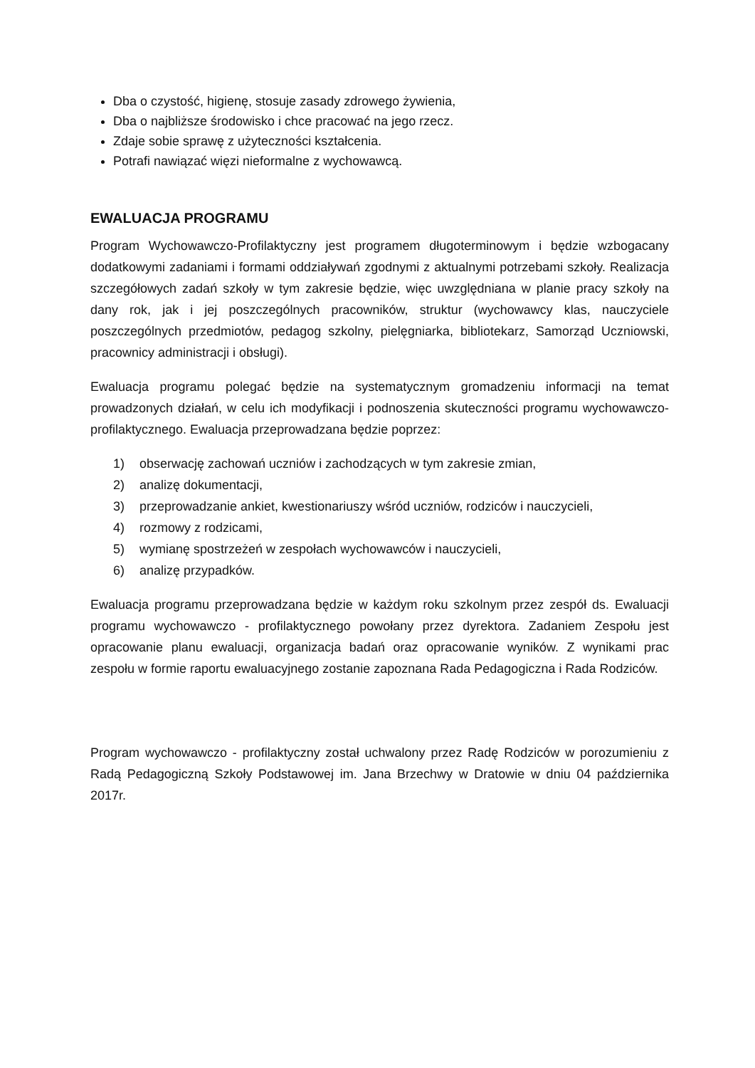Dba o czystość, higienę, stosuje zasady zdrowego żywienia,
Dba o najbliższe środowisko i chce pracować na jego rzecz.
Zdaje sobie sprawę z użyteczności kształcenia.
Potrafi nawiązać więzi nieformalne z wychowawcą.
EWALUACJA PROGRAMU
Program Wychowawczo-Profilaktyczny jest programem długoterminowym i będzie wzbogacany dodatkowymi zadaniami i formami oddziaływań zgodnymi z aktualnymi potrzebami szkoły. Realizacja szczegółowych zadań szkoły w tym zakresie będzie, więc uwzględniana w planie pracy szkoły na dany rok, jak i jej poszczególnych pracowników, struktur (wychowawcy klas, nauczyciele poszczególnych przedmiotów, pedagog szkolny, pielęgniarka, bibliotekarz, Samorząd Uczniowski, pracownicy administracji i obsługi).
Ewaluacja programu polegać będzie na systematycznym gromadzeniu informacji na temat prowadzonych działań, w celu ich modyfikacji i podnoszenia skuteczności programu wychowawczo- profilaktycznego. Ewaluacja przeprowadzana będzie poprzez:
1) obserwację zachowań uczniów i zachodzących w tym zakresie zmian,
2) analizę dokumentacji,
3) przeprowadzanie ankiet, kwestionariuszy wśród uczniów, rodziców i nauczycieli,
4) rozmowy z rodzicami,
5) wymianę spostrzeżeń w zespołach wychowawców i nauczycieli,
6) analizę przypadków.
Ewaluacja programu przeprowadzana będzie w każdym roku szkolnym przez zespół ds. Ewaluacji programu wychowawczo - profilaktycznego powołany przez dyrektora. Zadaniem Zespołu jest opracowanie planu ewaluacji, organizacja badań oraz opracowanie wyników. Z wynikami prac zespołu w formie raportu ewaluacyjnego zostanie zapoznana Rada Pedagogiczna i Rada Rodziców.
Program wychowawczo - profilaktyczny został uchwalony przez Radę Rodziców w porozumieniu z Radą Pedagogiczną Szkoły Podstawowej im. Jana Brzechwy w Dratowie w dniu 04 października 2017r.